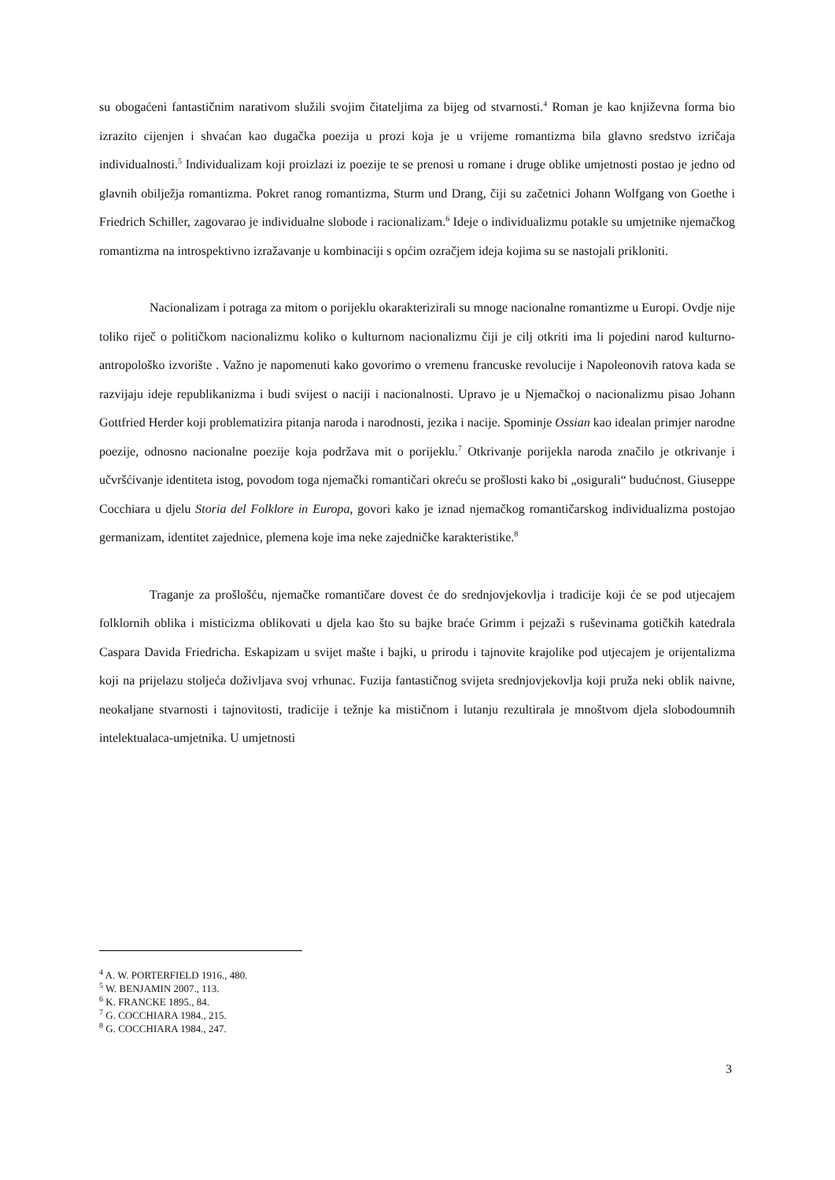su obogaćeni fantastičnim narativom služili svojim čitateljima za bijeg od stvarnosti.<sup>4</sup> Roman je kao književna forma bio izrazito cijenjen i shvaćan kao dugačka poezija u prozi koja je u vrijeme romantizma bila glavno sredstvo izričaja individualnosti.<sup>5</sup> Individualizam koji proizlazi iz poezije te se prenosi u romane i druge oblike umjetnosti postao je jedno od glavnih obilježja romantizma. Pokret ranog romantizma, Sturm und Drang, čiji su začetnici Johann Wolfgang von Goethe i Friedrich Schiller, zagovarao je individualne slobode i racionalizam.<sup>6</sup> Ideje o individualizmu potakle su umjetnike njemačkog romantizma na introspektivno izražavanje u kombinaciji s općim ozračjem ideja kojima su se nastojali prikloniti.
Nacionalizam i potraga za mitom o porijeklu okarakterizirali su mnoge nacionalne romantizme u Europi. Ovdje nije toliko riječ o političkom nacionalizmu koliko o kulturnom nacionalizmu čiji je cilj otkriti ima li pojedini narod kulturno-antropološko izvorište . Važno je napomenuti kako govorimo o vremenu francuske revolucije i Napoleonovih ratova kada se razvijaju ideje republikanizma i budi svijest o naciji i nacionalnosti. Upravo je u Njemačkoj o nacionalizmu pisao Johann Gottfried Herder koji problematizira pitanja naroda i narodnosti, jezika i nacije. Spominje Ossian kao idealan primjer narodne poezije, odnosno nacionalne poezije koja podržava mit o porijeklu.<sup>7</sup> Otkrivanje porijekla naroda značilo je otkrivanje i učvršćivanje identiteta istog, povodom toga njemački romantičari okreću se prošlosti kako bi „osigurali“ budućnost. Giuseppe Cocchiara u djelu Storia del Folklore in Europa, govori kako je iznad njemačkog romantičarskog individualizma postojao germanizam, identitet zajednice, plemena koje ima neke zajedničke karakteristike.<sup>8</sup>
Traganje za prošlošću, njemačke romantičare dovest će do srednjovjekovlja i tradicije koji će se pod utjecajem folklornih oblika i misticizma oblikovati u djela kao što su bajke braće Grimm i pejzaži s ruševinama gotičkih katedrala Caspara Davida Friedricha. Eskapizam u svijet mašte i bajki, u prirodu i tajnovite krajolike pod utjecajem je orijentalizma koji na prijelazu stoljeća doživljava svoj vrhunac. Fuzija fantastičnog svijeta srednjovjekovlja koji pruža neki oblik naivne, neokaljane stvarnosti i tajnovitosti, tradicije i težnje ka mističnom i lutanju rezultirala je mnoštvom djela slobodoumnih intelektualaca-umjetnika. U umjetnosti
<sup>4</sup> A. W. PORTERFIELD 1916., 480.
<sup>5</sup> W. BENJAMIN 2007., 113.
<sup>6</sup> K. FRANCKE 1895., 84.
<sup>7</sup> G. COCCHIARA 1984., 215.
<sup>8</sup> G. COCCHIARA 1984., 247.
3